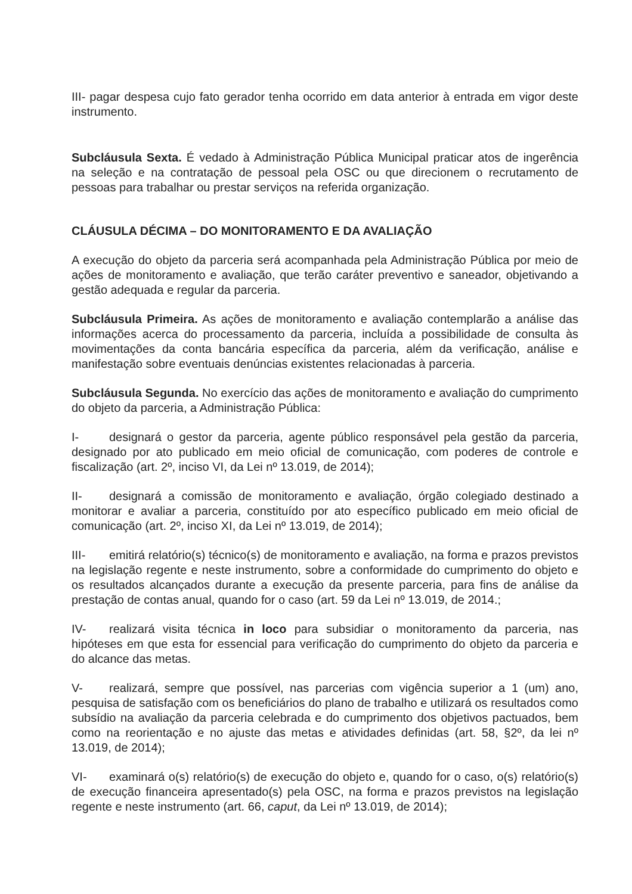III- pagar despesa cujo fato gerador tenha ocorrido em data anterior à entrada em vigor deste instrumento.
Subcláusula Sexta. É vedado à Administração Pública Municipal praticar atos de ingerência na seleção e na contratação de pessoal pela OSC ou que direcionem o recrutamento de pessoas para trabalhar ou prestar serviços na referida organização.
CLÁUSULA DÉCIMA – DO MONITORAMENTO E DA AVALIAÇÃO
A execução do objeto da parceria será acompanhada pela Administração Pública por meio de ações de monitoramento e avaliação, que terão caráter preventivo e saneador, objetivando a gestão adequada e regular da parceria.
Subcláusula Primeira. As ações de monitoramento e avaliação contemplarão a análise das informações acerca do processamento da parceria, incluída a possibilidade de consulta às movimentações da conta bancária específica da parceria, além da verificação, análise e manifestação sobre eventuais denúncias existentes relacionadas à parceria.
Subcláusula Segunda. No exercício das ações de monitoramento e avaliação do cumprimento do objeto da parceria, a Administração Pública:
I- designará o gestor da parceria, agente público responsável pela gestão da parceria, designado por ato publicado em meio oficial de comunicação, com poderes de controle e fiscalização (art. 2º, inciso VI, da Lei nº 13.019, de 2014);
II- designará a comissão de monitoramento e avaliação, órgão colegiado destinado a monitorar e avaliar a parceria, constituído por ato específico publicado em meio oficial de comunicação (art. 2º, inciso XI, da Lei nº 13.019, de 2014);
III- emitirá relatório(s) técnico(s) de monitoramento e avaliação, na forma e prazos previstos na legislação regente e neste instrumento, sobre a conformidade do cumprimento do objeto e os resultados alcançados durante a execução da presente parceria, para fins de análise da prestação de contas anual, quando for o caso (art. 59 da Lei nº 13.019, de 2014.;
IV- realizará visita técnica in loco para subsidiar o monitoramento da parceria, nas hipóteses em que esta for essencial para verificação do cumprimento do objeto da parceria e do alcance das metas.
V- realizará, sempre que possível, nas parcerias com vigência superior a 1 (um) ano, pesquisa de satisfação com os beneficiários do plano de trabalho e utilizará os resultados como subsídio na avaliação da parceria celebrada e do cumprimento dos objetivos pactuados, bem como na reorientação e no ajuste das metas e atividades definidas (art. 58, §2º, da lei nº 13.019, de 2014);
VI- examinará o(s) relatório(s) de execução do objeto e, quando for o caso, o(s) relatório(s) de execução financeira apresentado(s) pela OSC, na forma e prazos previstos na legislação regente e neste instrumento (art. 66, caput, da Lei nº 13.019, de 2014);